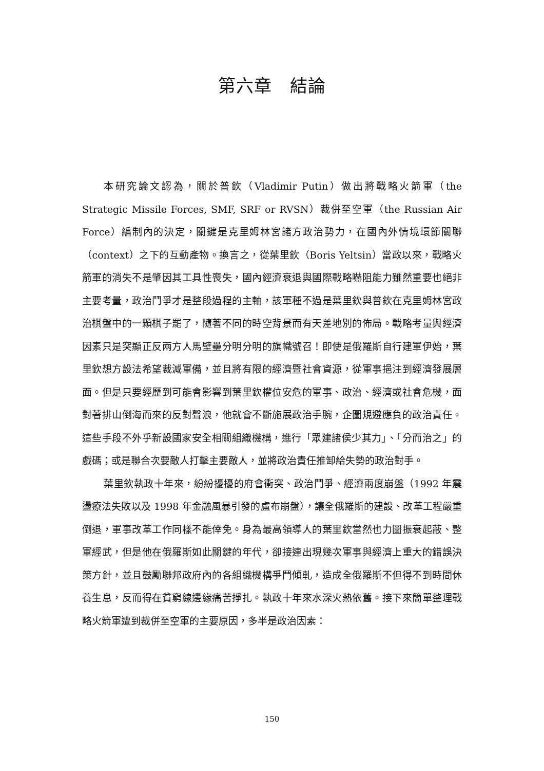第六章　結論
本研究論文認為，關於普欽（Vladimir Putin）做出將戰略火箭軍（the Strategic Missile Forces, SMF, SRF or RVSN）裁併至空軍（the Russian Air Force）編制內的決定，關鍵是克里姆林宮諸方政治勢力，在國內外情境環節關聯（context）之下的互動產物。換言之，從葉里欽（Boris Yeltsin）當政以來，戰略火箭軍的消失不是肇因其工具性喪失，國內經濟衰退與國際戰略嚇阻能力雖然重要也絕非主要考量，政治鬥爭才是整段過程的主軸，該軍種不過是葉里欽與普欽在克里姆林宮政治棋盤中的一顆棋子罷了，隨著不同的時空背景而有天差地別的佈局。戰略考量與經濟因素只是突顯正反兩方人馬壁壘分明分明的旗幟號召！即使是俄羅斯自行建軍伊始，葉里欽想方設法希望裁減軍備，並且將有限的經濟暨社會資源，從軍事挹注到經濟發展層面。但是只要經歷到可能會影響到葉里欽權位安危的軍事、政治、經濟或社會危機，面對著排山倒海而來的反對聲浪，他就會不斷施展政治手腕，企圖規避應負的政治責任。這些手段不外乎新設國家安全相關組織機構，進行「眾建諸侯少其力」、「分而治之」的戲碼；或是聯合次要敵人打擊主要敵人，並將政治責任推卸給失勢的政治對手。
葉里欽執政十年來，紛紛擾擾的府會衝突、政治鬥爭、經濟兩度崩盤（1992 年震盪療法失敗以及 1998 年金融風暴引發的盧布崩盤），讓全俄羅斯的建設、改革工程嚴重倒退，軍事改革工作同樣不能倖免。身為最高領導人的葉里欽當然也力圖振衰起蔽、整軍經武，但是他在俄羅斯如此關鍵的年代，卻接連出現幾次軍事與經濟上重大的錯誤決策方針，並且鼓勵聯邦政府內的各組織機構爭鬥傾軋，造成全俄羅斯不但得不到時間休養生息，反而得在貧窮線邊緣痛苦掙扎。執政十年來水深火熱依舊。接下來簡單整理戰略火箭軍遭到裁併至空軍的主要原因，多半是政治因素：
150